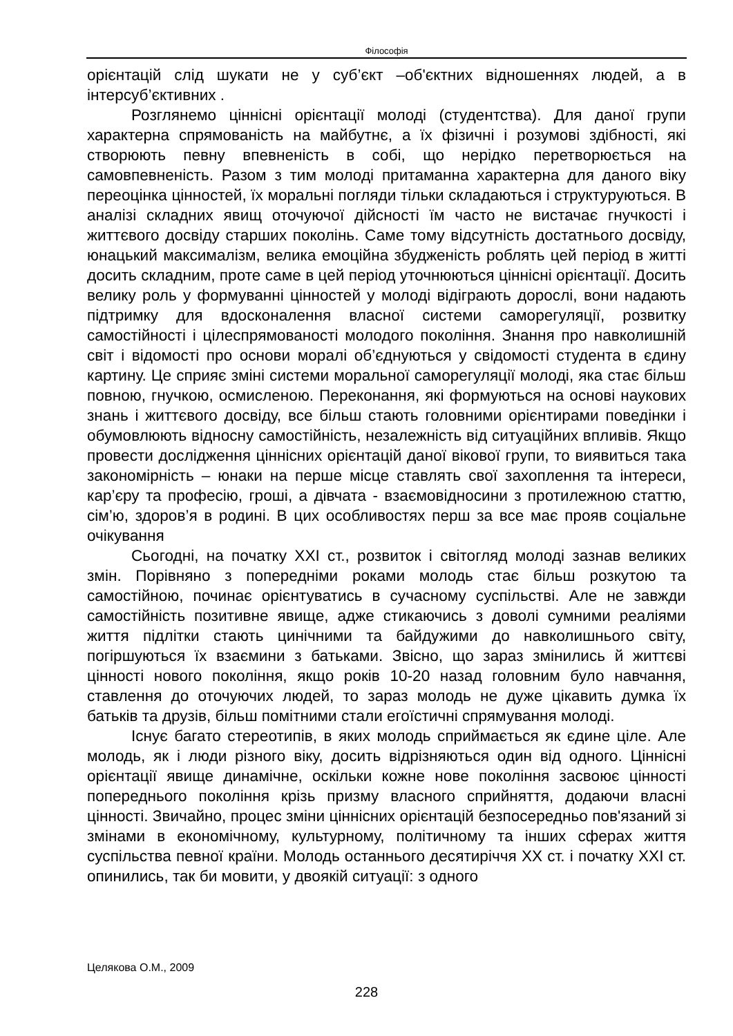Філософія
орієнтацій слід шукати не у суб’єкт –об'єктних відношеннях людей, а в інтерсуб’єктивних .
Розглянемо ціннісні орієнтації молоді (студентства). Для даної групи характерна спрямованість на майбутнє, а їх фізичні і розумові здібності, які створюють певну впевненість в собі, що нерідко перетворюється на самовпевненість. Разом з тим молоді притаманна характерна для даного віку переоцінка цінностей, їх моральні погляди тільки складаються і структуруються. В аналізі складних явищ оточуючої дійсності їм часто не вистачає гнучкості і життєвого досвіду старших поколінь. Саме тому відсутність достатнього досвіду, юнацький максималізм, велика емоційна збудженість роблять цей період в житті досить складним, проте саме в цей період уточнюються ціннісні орієнтації. Досить велику роль у формуванні цінностей у молоді відіграють дорослі, вони надають підтримку для вдосконалення власної системи саморегуляції, розвитку самостійності і цілеспрямованості молодого покоління. Знання про навколишній світ і відомості про основи моралі об’єднуються у свідомості студента в єдину картину. Це сприяє зміні системи моральної саморегуляції молоді, яка стає більш повною, гнучкою, осмисленою. Переконання, які формуються на основі наукових знань і життєвого досвіду, все більш стають головними орієнтирами поведінки і обумовлюють відносну самостійність, незалежність від ситуаційних впливів. Якщо провести дослідження ціннісних орієнтацій даної вікової групи, то виявиться така закономірність – юнаки на перше місце ставлять свої захоплення та інтереси, кар’єру та професію, гроші, а дівчата - взаємовідносини з протилежною статтю, сім’ю, здоров’я в родині. В цих особливостях перш за все має прояв соціальне очікування
Сьогодні, на початку XXI ст., розвиток і світогляд молоді зазнав великих змін. Порівняно з попередніми роками молодь стає більш розкутою та самостійною, починає орієнтуватись в сучасному суспільстві. Але не завжди самостійність позитивне явище, адже стикаючись з доволі сумними реаліями життя підлітки стають цинічними та байдужими до навколишнього світу, погіршуються їх взаємини з батьками. Звісно, що зараз змінились й життєві цінності нового покоління, якщо років 10-20 назад головним було навчання, ставлення до оточуючих людей, то зараз молодь не дуже цікавить думка їх батьків та друзів, більш помітними стали егоїстичні спрямування молоді.
Існує багато стереотипів, в яких молодь сприймається як єдине ціле. Але молодь, як і люди різного віку, досить відрізняються один від одного. Ціннісні орієнтації явище динамічне, оскільки кожне нове покоління засвоює цінності попереднього покоління крізь призму власного сприйняття, додаючи власні цінності. Звичайно, процес зміни ціннісних орієнтацій безпосередньо пов'язаний зі змінами в економічному, культурному, політичному та інших сферах життя суспільства певної країни. Молодь останнього десятиріччя XX ст. і початку XXI ст. опинились, так би мовити, у двоякій ситуації: з одного
Целякова О.М., 2009
228